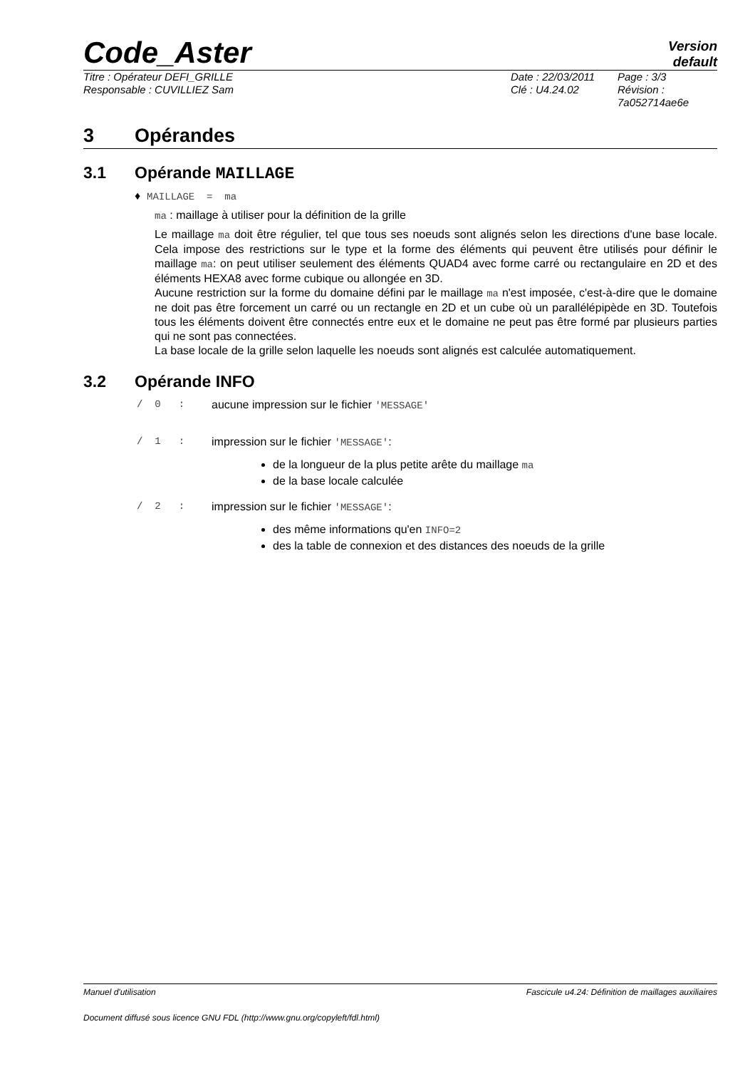Code_Aster
Version
default
Titre : Opérateur DEFI_GRILLE
Responsable : CUVILLIEZ Sam
Date : 22/03/2011
Clé : U4.24.02
Page : 3/3
Révision :
7a052714ae6e
3 Opérandes
3.1 Opérande MAILLAGE
♦ MAILLAGE = ma
ma : maillage à utiliser pour la définition de la grille
Le maillage ma doit être régulier, tel que tous ses noeuds sont alignés selon les directions d'une base locale. Cela impose des restrictions sur le type et la forme des éléments qui peuvent être utilisés pour définir le maillage ma: on peut utiliser seulement des éléments QUAD4 avec forme carré ou rectangulaire en 2D et des éléments HEXA8 avec forme cubique ou allongée en 3D.
Aucune restriction sur la forme du domaine défini par le maillage ma n'est imposée, c'est-à-dire que le domaine ne doit pas être forcement un carré ou un rectangle en 2D et un cube où un parallélépipède en 3D. Toutefois tous les éléments doivent être connectés entre eux et le domaine ne peut pas être formé par plusieurs parties qui ne sont pas connectées.
La base locale de la grille selon laquelle les noeuds sont alignés est calculée automatiquement.
3.2 Opérande INFO
/ 0 : aucune impression sur le fichier 'MESSAGE'
/ 1 : impression sur le fichier 'MESSAGE':
de la longueur de la plus petite arête du maillage ma
de la base locale calculée
/ 2 : impression sur le fichier 'MESSAGE':
des même informations qu'en INFO=2
des la table de connexion et des distances des noeuds de la grille
Manuel d'utilisation Fascicule u4.24: Définition de maillages auxiliaires
Document diffusé sous licence GNU FDL (http://www.gnu.org/copyleft/fdl.html)